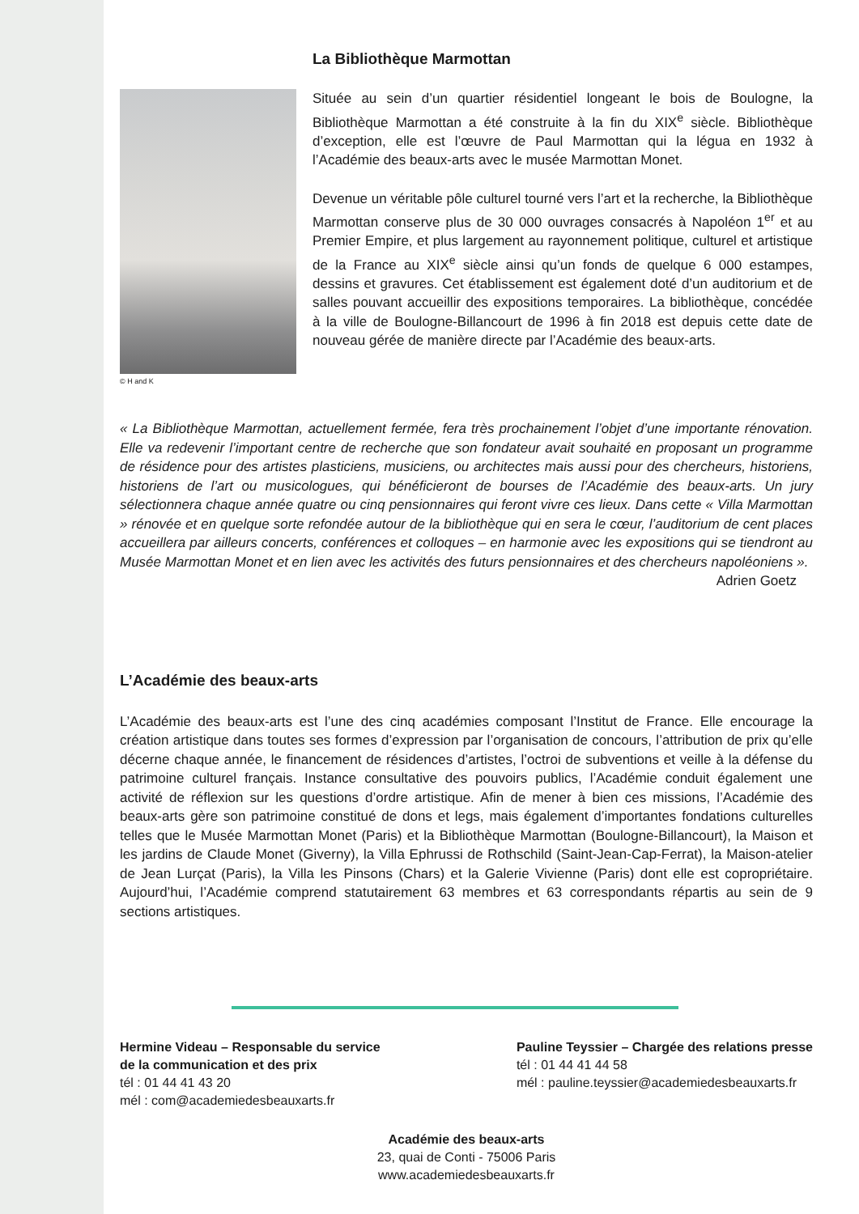La Bibliothèque Marmottan
© H and K
Située au sein d’un quartier résidentiel longeant le bois de Boulogne, la Bibliothèque Marmottan a été construite à la fin du XIX<sup>e</sup> siècle. Bibliothèque d’exception, elle est l’œuvre de Paul Marmottan qui la légua en 1932 à l’Académie des beaux-arts avec le musée Marmottan Monet.
Devenue un véritable pôle culturel tourné vers l’art et la recherche, la Bibliothèque Marmottan conserve plus de 30 000 ouvrages consacrés à Napoléon 1<sup>er</sup> et au Premier Empire, et plus largement au rayonnement politique, culturel et artistique de la France au XIX<sup>e</sup> siècle ainsi qu’un fonds de quelque 6 000 estampes, dessins et gravures. Cet établissement est également doté d’un auditorium et de salles pouvant accueillir des expositions temporaires. La bibliothèque, concédée à la ville de Boulogne-Billancourt de 1996 à fin 2018 est depuis cette date de nouveau gérée de manière directe par l’Académie des beaux-arts.
« La Bibliothèque Marmottan, actuellement fermée, fera très prochainement l’objet d’une importante rénovation. Elle va redevenir l’important centre de recherche que son fondateur avait souhaité en proposant un programme de résidence pour des artistes plasticiens, musiciens, ou architectes mais aussi pour des chercheurs, historiens, historiens de l’art ou musicologues, qui bénéficieront de bourses de l’Académie des beaux-arts. Un jury sélectionnera chaque année quatre ou cinq pensionnaires qui feront vivre ces lieux. Dans cette « Villa Marmottan » rénovée et en quelque sorte refondée autour de la bibliothèque qui en sera le cœur, l’auditorium de cent places accueillera par ailleurs concerts, conférences et colloques – en harmonie avec les expositions qui se tiendront au Musée Marmottan Monet et en lien avec les activités des futurs pensionnaires et des chercheurs napoléoniens ».
Adrien Goetz
L’Académie des beaux-arts
L’Académie des beaux-arts est l’une des cinq académies composant l’Institut de France. Elle encourage la création artistique dans toutes ses formes d’expression par l’organisation de concours, l’attribution de prix qu’elle décerne chaque année, le financement de résidences d’artistes, l’octroi de subventions et veille à la défense du patrimoine culturel français. Instance consultative des pouvoirs publics, l’Académie conduit également une activité de réflexion sur les questions d’ordre artistique. Afin de mener à bien ces missions, l’Académie des beaux-arts gère son patrimoine constitué de dons et legs, mais également d’importantes fondations culturelles telles que le Musée Marmottan Monet (Paris) et la Bibliothèque Marmottan (Boulogne-Billancourt), la Maison et les jardins de Claude Monet (Giverny), la Villa Ephrussi de Rothschild (Saint-Jean-Cap-Ferrat), la Maison-atelier de Jean Lurçat (Paris), la Villa les Pinsons (Chars) et la Galerie Vivienne (Paris) dont elle est copropriétaire. Aujourd’hui, l’Académie comprend statutairement 63 membres et 63 correspondants répartis au sein de 9 sections artistiques.
Hermine Videau – Responsable du service
de la communication et des prix
tél : 01 44 41 43 20
mél : com@academiedesbeauxarts.fr
Pauline Teyssier – Chargée des relations presse
tél : 01 44 41 44 58
mél : pauline.teyssier@academiedesbeauxarts.fr
Académie des beaux-arts
23, quai de Conti - 75006 Paris
www.academiedesbeauxarts.fr